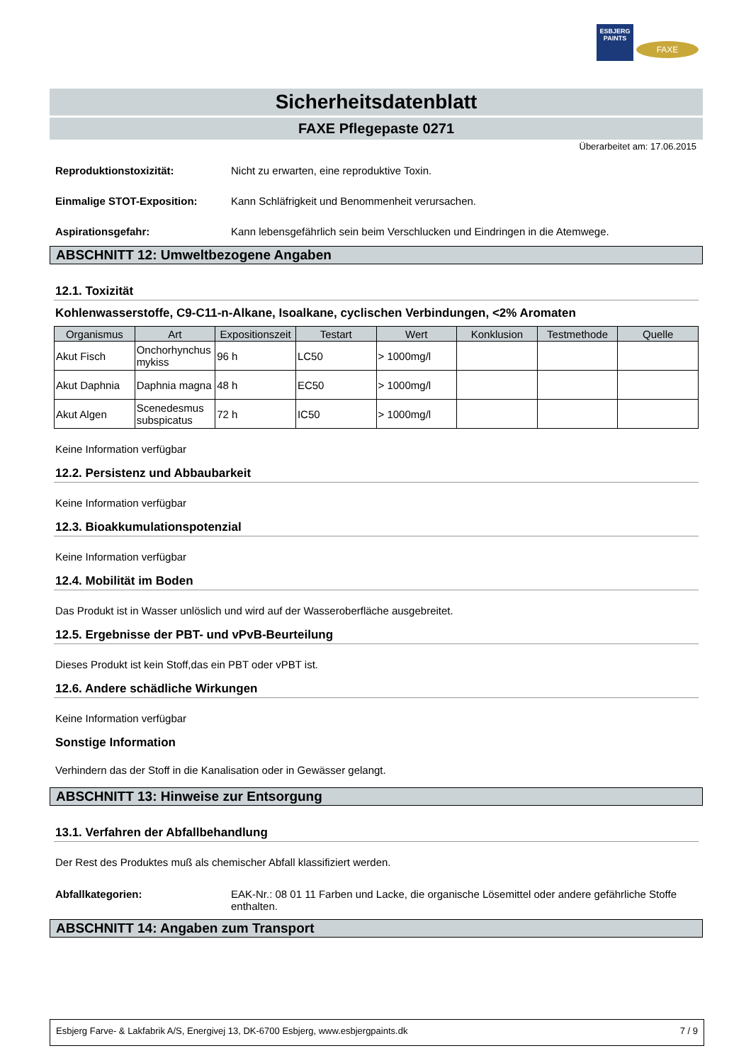ESBJERG
PAINTS
FAXE
Sicherheitsdatenblatt
FAXE Pflegepaste 0271
Überarbeitet am: 17.06.2015
Reproduktionstoxizität: Nicht zu erwarten, eine reproduktive Toxin.
Einmalige STOT-Exposition: Kann Schläfrigkeit und Benommenheit verursachen.
Aspirationsgefahr: Kann lebensgefährlich sein beim Verschlucken und Eindringen in die Atemwege.
ABSCHNITT 12: Umweltbezogene Angaben
12.1. Toxizität
Kohlenwasserstoffe, C9-C11-n-Alkane, Isoalkane, cyclischen Verbindungen, <2% Aromaten
| Organismus | Art | Expositionszeit | Testart | Wert | Konklusion | Testmethode | Quelle |
| --- | --- | --- | --- | --- | --- | --- | --- |
| Akut Fisch | Onchorhynchus mykiss | 96 h | LC50 | > 1000mg/l | | | |
| Akut Daphnia | Daphnia magna | 48 h | EC50 | > 1000mg/l | | | |
| Akut Algen | Scenedesmus subspicatus | 72 h | IC50 | > 1000mg/l | | | |
Keine Information verfügbar
12.2. Persistenz und Abbaubarkeit
Keine Information verfügbar
12.3. Bioakkumulationspotenzial
Keine Information verfügbar
12.4. Mobilität im Boden
Das Produkt ist in Wasser unlöslich und wird auf der Wasseroberfläche ausgebreitet.
12.5. Ergebnisse der PBT- und vPvB-Beurteilung
Dieses Produkt ist kein Stoff,das ein PBT oder vPBT ist.
12.6. Andere schädliche Wirkungen
Keine Information verfügbar
Sonstige Information
Verhindern das der Stoff in die Kanalisation oder in Gewässer gelangt.
ABSCHNITT 13: Hinweise zur Entsorgung
13.1. Verfahren der Abfallbehandlung
Der Rest des Produktes muß als chemischer Abfall klassifiziert werden.
Abfallkategorien: EAK-Nr.: 08 01 11 Farben und Lacke, die organische Lösemittel oder andere gefährliche Stoffe enthalten.
ABSCHNITT 14: Angaben zum Transport
Esbjerg Farve- & Lakfabrik A/S, Energivej 13, DK-6700 Esbjerg, www.esbjergpaints.dk 7 / 9